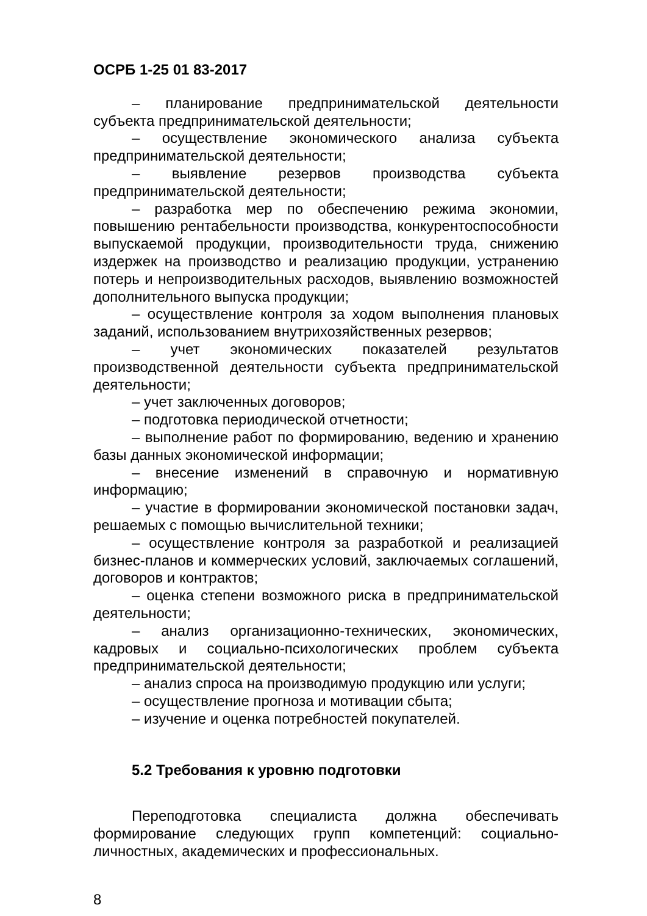ОСРБ 1-25 01 83-2017
– планирование предпринимательской деятельности субъекта предпринимательской деятельности;
– осуществление экономического анализа субъекта предпринимательской деятельности;
– выявление резервов производства субъекта предпринимательской деятельности;
– разработка мер по обеспечению режима экономии, повышению рентабельности производства, конкурентоспособности выпускаемой продукции, производительности труда, снижению издержек на производство и реализацию продукции, устранению потерь и непроизводительных расходов, выявлению возможностей дополнительного выпуска продукции;
– осуществление контроля за ходом выполнения плановых заданий, использованием внутрихозяйственных резервов;
– учет экономических показателей результатов производственной деятельности субъекта предпринимательской деятельности;
– учет заключенных договоров;
– подготовка периодической отчетности;
– выполнение работ по формированию, ведению и хранению базы данных экономической информации;
– внесение изменений в справочную и нормативную информацию;
– участие в формировании экономической постановки задач, решаемых с помощью вычислительной техники;
– осуществление контроля за разработкой и реализацией бизнес-планов и коммерческих условий, заключаемых соглашений, договоров и контрактов;
– оценка степени возможного риска в предпринимательской деятельности;
– анализ организационно-технических, экономических, кадровых и социально-психологических проблем субъекта предпринимательской деятельности;
– анализ спроса на производимую продукцию или услуги;
– осуществление прогноза и мотивации сбыта;
– изучение и оценка потребностей покупателей.
5.2 Требования к уровню подготовки
Переподготовка специалиста должна обеспечивать формирование следующих групп компетенций: социально-личностных, академических и профессиональных.
8